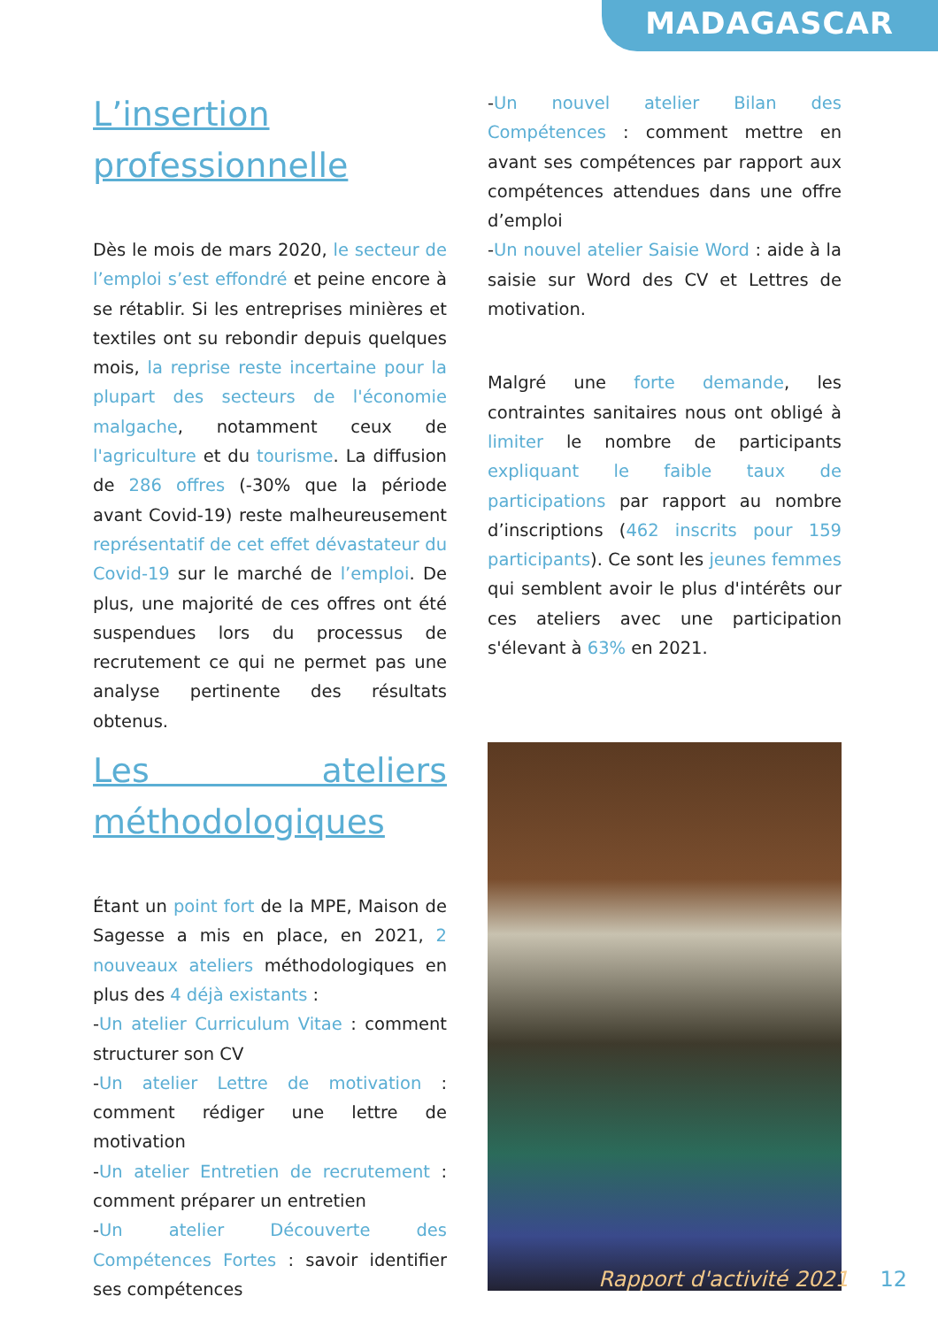MADAGASCAR
L’insertion professionnelle
Dès le mois de mars 2020, le secteur de l’emploi s’est effondré et peine encore à se rétablir. Si les entreprises minières et textiles ont su rebondir depuis quelques mois, la reprise reste incertaine pour la plupart des secteurs de l'économie malgache, notamment ceux de l'agriculture et du tourisme. La diffusion de 286 offres (-30% que la période avant Covid-19) reste malheureusement représentatif de cet effet dévastateur du Covid-19 sur le marché de l’emploi. De plus, une majorité de ces offres ont été suspendues lors du processus de recrutement ce qui ne permet pas une analyse pertinente des résultats obtenus.
Les ateliers méthodologiques
Étant un point fort de la MPE, Maison de Sagesse a mis en place, en 2021, 2 nouveaux ateliers méthodologiques en plus des 4 déjà existants :
-Un atelier Curriculum Vitae : comment structurer son CV
-Un atelier Lettre de motivation : comment rédiger une lettre de motivation
-Un atelier Entretien de recrutement : comment préparer un entretien
-Un atelier Découverte des Compétences Fortes : savoir identifier ses compétences
-Un nouvel atelier Bilan des Compétences : comment mettre en avant ses compétences par rapport aux compétences attendues dans une offre d’emploi
-Un nouvel atelier Saisie Word : aide à la saisie sur Word des CV et Lettres de motivation.
Malgré une forte demande, les contraintes sanitaires nous ont obligé à limiter le nombre de participants expliquant le faible taux de participations par rapport au nombre d’inscriptions (462 inscrits pour 159 participants). Ce sont les jeunes femmes qui semblent avoir le plus d'intérêts our ces ateliers avec une participation s'élevant à 63% en 2021.
Rapport d'activité 2021 12